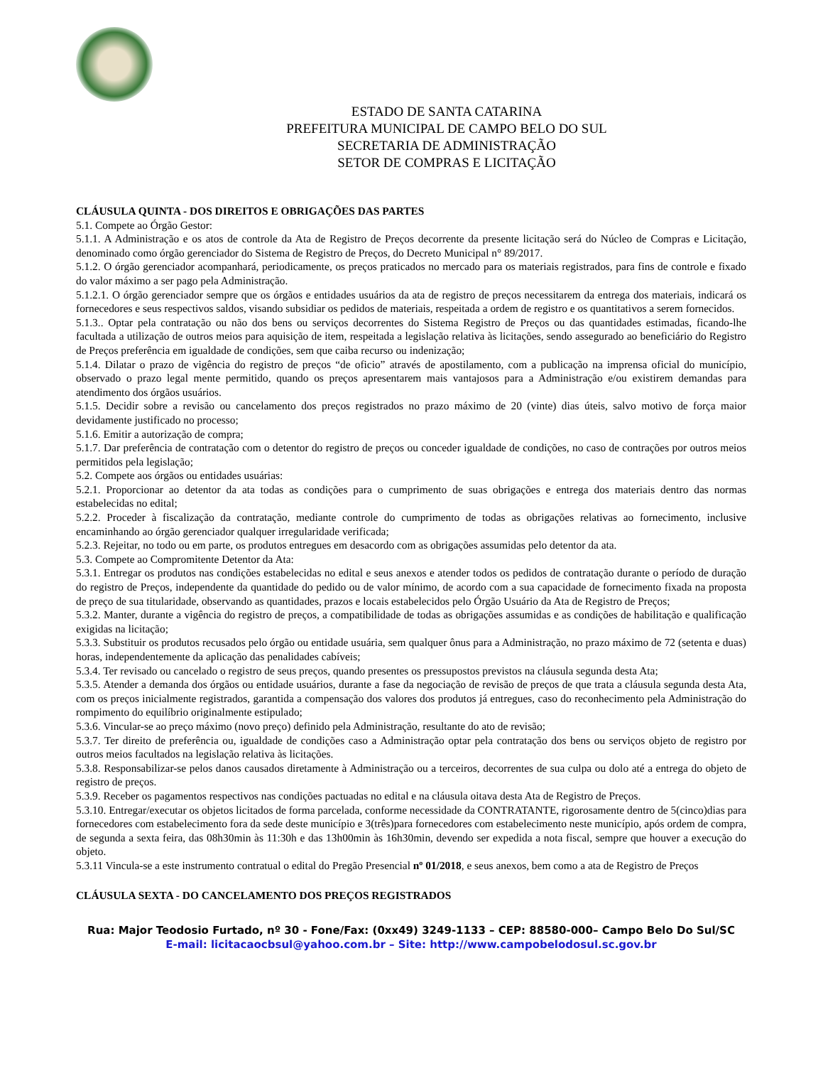ESTADO DE SANTA CATARINA
PREFEITURA MUNICIPAL DE CAMPO BELO DO SUL
SECRETARIA DE ADMINISTRAÇÃO
SETOR DE COMPRAS E LICITAÇÃO
CLÁUSULA QUINTA - DOS DIREITOS E OBRIGAÇÕES DAS PARTES
5.1. Compete ao Órgão Gestor:
5.1.1. A Administração e os atos de controle da Ata de Registro de Preços decorrente da presente licitação será do Núcleo de Compras e Licitação, denominado como órgão gerenciador do Sistema de Registro de Preços, do Decreto Municipal n° 89/2017.
5.1.2. O órgão gerenciador acompanhará, periodicamente, os preços praticados no mercado para os materiais registrados, para fins de controle e fixado do valor máximo a ser pago pela Administração.
5.1.2.1. O órgão gerenciador sempre que os órgãos e entidades usuários da ata de registro de preços necessitarem da entrega dos materiais, indicará os fornecedores e seus respectivos saldos, visando subsidiar os pedidos de materiais, respeitada a ordem de registro e os quantitativos a serem fornecidos.
5.1.3.. Optar pela contratação ou não dos bens ou serviços decorrentes do Sistema Registro de Preços ou das quantidades estimadas, ficando-lhe facultada a utilização de outros meios para aquisição de item, respeitada a legislação relativa às licitações, sendo assegurado ao beneficiário do Registro de Preços preferência em igualdade de condições, sem que caiba recurso ou indenização;
5.1.4. Dilatar o prazo de vigência do registro de preços “de oficio” através de apostilamento, com a publicação na imprensa oficial do município, observado o prazo legal mente permitido, quando os preços apresentarem mais vantajosos para a Administração e/ou existirem demandas para atendimento dos órgãos usuários.
5.1.5. Decidir sobre a revisão ou cancelamento dos preços registrados no prazo máximo de 20 (vinte) dias úteis, salvo motivo de força maior devidamente justificado no processo;
5.1.6. Emitir a autorização de compra;
5.1.7. Dar preferência de contratação com o detentor do registro de preços ou conceder igualdade de condições, no caso de contrações por outros meios permitidos pela legislação;
5.2. Compete aos órgãos ou entidades usuárias:
5.2.1. Proporcionar ao detentor da ata todas as condições para o cumprimento de suas obrigações e entrega dos materiais dentro das normas estabelecidas no edital;
5.2.2. Proceder à fiscalização da contratação, mediante controle do cumprimento de todas as obrigações relativas ao fornecimento, inclusive encaminhando ao órgão gerenciador qualquer irregularidade verificada;
5.2.3. Rejeitar, no todo ou em parte, os produtos entregues em desacordo com as obrigações assumidas pelo detentor da ata.
5.3. Compete ao Compromitente Detentor da Ata:
5.3.1. Entregar os produtos nas condições estabelecidas no edital e seus anexos e atender todos os pedidos de contratação durante o período de duração do registro de Preços, independente da quantidade do pedido ou de valor mínimo, de acordo com a sua capacidade de fornecimento fixada na proposta de preço de sua titularidade, observando as quantidades, prazos e locais estabelecidos pelo Órgão Usuário da Ata de Registro de Preços;
5.3.2. Manter, durante a vigência do registro de preços, a compatibilidade de todas as obrigações assumidas e as condições de habilitação e qualificação exigidas na licitação;
5.3.3. Substituir os produtos recusados pelo órgão ou entidade usuária, sem qualquer ônus para a Administração, no prazo máximo de 72 (setenta e duas) horas, independentemente da aplicação das penalidades cabíveis;
5.3.4. Ter revisado ou cancelado o registro de seus preços, quando presentes os pressupostos previstos na cláusula segunda desta Ata;
5.3.5. Atender a demanda dos órgãos ou entidade usuários, durante a fase da negociação de revisão de preços de que trata a cláusula segunda desta Ata, com os preços inicialmente registrados, garantida a compensação dos valores dos produtos já entregues, caso do reconhecimento pela Administração do rompimento do equilíbrio originalmente estipulado;
5.3.6. Vincular-se ao preço máximo (novo preço) definido pela Administração, resultante do ato de revisão;
5.3.7. Ter direito de preferência ou, igualdade de condições caso a Administração optar pela contratação dos bens ou serviços objeto de registro por outros meios facultados na legislação relativa às licitações.
5.3.8. Responsabilizar-se pelos danos causados diretamente à Administração ou a terceiros, decorrentes de sua culpa ou dolo até a entrega do objeto de registro de preços.
5.3.9. Receber os pagamentos respectivos nas condições pactuadas no edital e na cláusula oitava desta Ata de Registro de Preços.
5.3.10. Entregar/executar os objetos licitados de forma parcelada, conforme necessidade da CONTRATANTE, rigorosamente dentro de 5(cinco)dias para fornecedores com estabelecimento fora da sede deste município e 3(três)para fornecedores com estabelecimento neste município, após ordem de compra, de segunda a sexta feira, das 08h30min às 11:30h e das 13h00min às 16h30min, devendo ser expedida a nota fiscal, sempre que houver a execução do objeto.
5.3.11 Vincula-se a este instrumento contratual o edital do Pregão Presencial nº 01/2018, e seus anexos, bem como a ata de Registro de Preços
CLÁUSULA SEXTA - DO CANCELAMENTO DOS PREÇOS REGISTRADOS
Rua: Major Teodosio Furtado, nº 30 - Fone/Fax: (0xx49) 3249-1133 – CEP: 88580-000– Campo Belo Do Sul/SC
E-mail: licitacaocbsul@yahoo.com.br – Site: http://www.campobelodosul.sc.gov.br